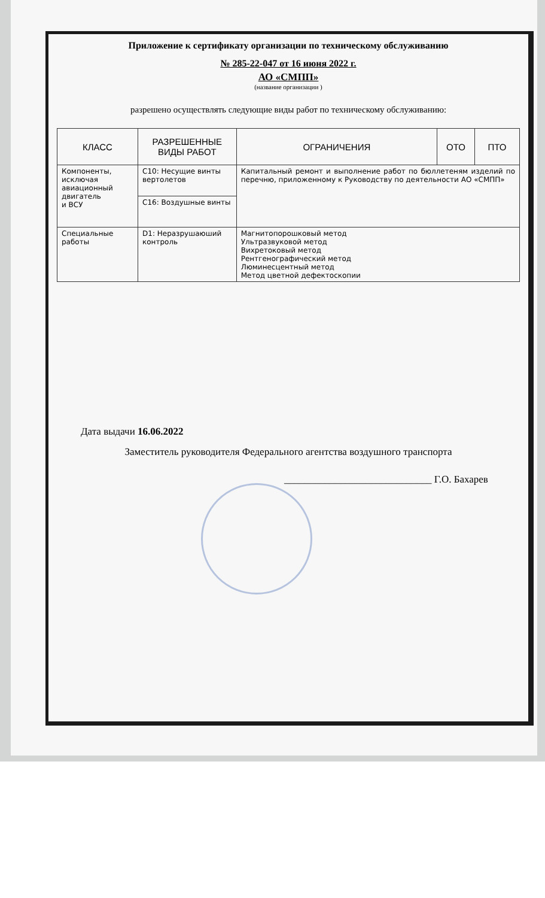Приложение к сертификату организации по техническому обслуживанию
№ 285-22-047 от 16 июня 2022 г.
АО «СМПП»
(название организации )
разрешено осуществлять следующие виды работ по техническому обслуживанию:
| КЛАСС | РАЗРЕШЕННЫЕ ВИДЫ РАБОТ | ОГРАНИЧЕНИЯ | ОТО | ПТО |
| --- | --- | --- | --- | --- |
| Компоненты, исключая авиационный двигатель и ВСУ | С10: Несущие винты вертолетов | Капитальный ремонт и выполнение работ по бюллетеням изделий по перечню, приложенному к Руководству по деятельности АО «СМПП» | | |
| | С16: Воздушные винты | | | |
| Специальные работы | D1: Неразрушаюший контроль | Магнитопорошковый метод Ультразвуковой метод Вихретоковый метод Рентгенографический метод Люминесцентный метод Метод цветной дефектоскопии | | |
Дата выдачи 16.06.2022
Заместитель руководителя Федерального агентства воздушного транспорта
_____________________________ Г.О. Бахарев